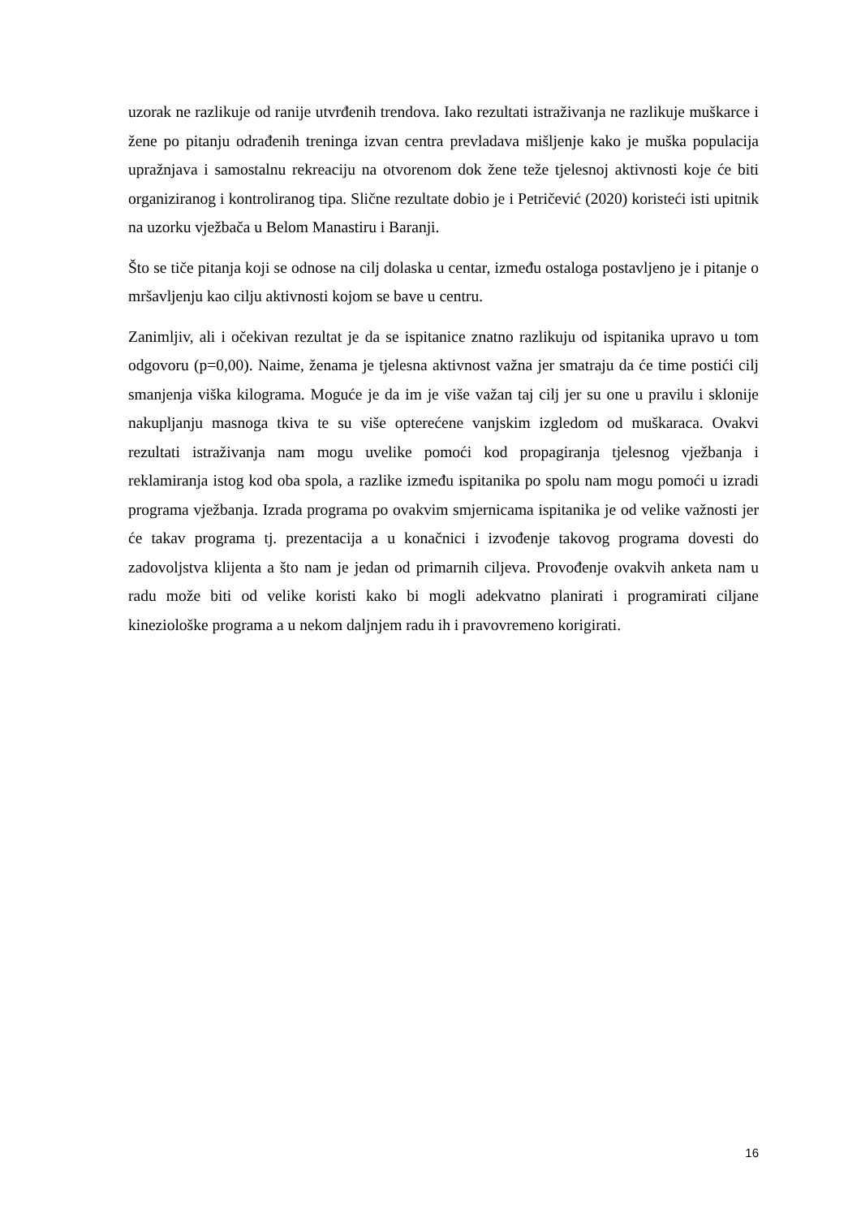uzorak ne razlikuje od ranije utvrđenih trendova. Iako rezultati istraživanja ne razlikuje muškarce i žene po pitanju odrađenih treninga izvan centra prevladava mišljenje kako je muška populacija upražnjava i samostalnu rekreaciju na otvorenom dok žene teže tjelesnoj aktivnosti koje će biti organiziranog i kontroliranog tipa. Slične rezultate dobio je i Petričević (2020) koristeći isti upitnik na uzorku vježbača u Belom Manastiru i Baranji.
Što se tiče pitanja koji se odnose na cilj dolaska u centar, između ostaloga postavljeno je i pitanje o mršavljenju kao cilju aktivnosti kojom se bave u centru.
Zanimljiv, ali i očekivan rezultat je da se ispitanice znatno razlikuju od ispitanika upravo u tom odgovoru (p=0,00). Naime, ženama je tjelesna aktivnost važna jer smatraju da će time postići cilj smanjenja viška kilograma. Moguće je da im je više važan taj cilj jer su one u pravilu i sklonije nakupljanju masnoga tkiva te su više opterećene vanjskim izgledom od muškaraca. Ovakvi rezultati istraživanja nam mogu uvelike pomoći kod propagiranja tjelesnog vježbanja i reklamiranja istog kod oba spola, a razlike između ispitanika po spolu nam mogu pomoći u izradi programa vježbanja. Izrada programa po ovakvim smjernicama ispitanika je od velike važnosti jer će takav programa tj. prezentacija a u konačnici i izvođenje takovog programa dovesti do zadovoljstva klijenta a što nam je jedan od primarnih ciljeva. Provođenje ovakvih anketa nam u radu može biti od velike koristi kako bi mogli adekvatno planirati i programirati ciljane kineziološke programa a u nekom daljnjem radu ih i pravovremeno korigirati.
16